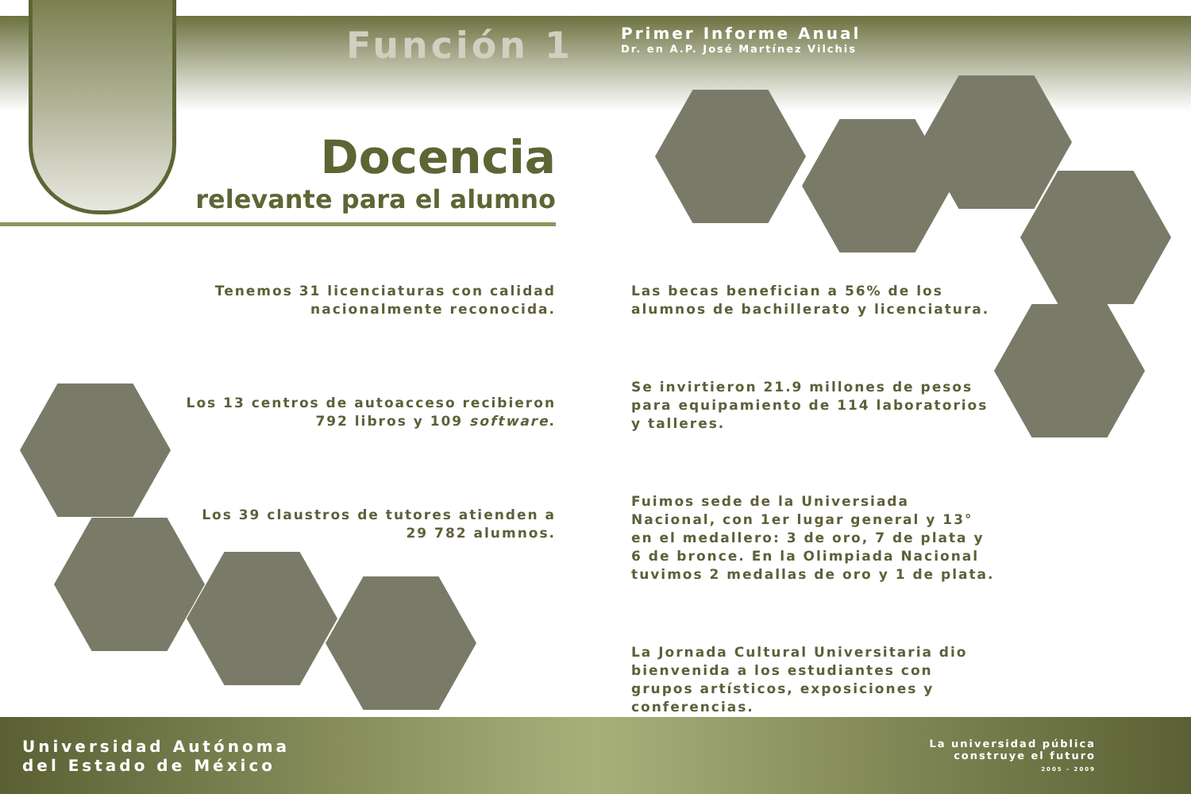Función 1
Primer Informe Anual
Dr. en A.P. José Martínez Vilchis
Docencia
relevante para el alumno
Tenemos 31 licenciaturas con calidad
nacionalmente reconocida.
Los 13 centros de autoacceso recibieron
792 libros y 109 software.
Los 39 claustros de tutores atienden a
29 782 alumnos.
Las becas benefician a 56% de los alumnos de bachillerato y licenciatura.
Se invirtieron 21.9 millones de pesos para equipamiento de 114 laboratorios y talleres.
Fuimos sede de la Universiada Nacional, con 1er lugar general y 13° en el medallero: 3 de oro, 7 de plata y 6 de bronce. En la Olimpiada Nacional tuvimos 2 medallas de oro y 1 de plata.
La Jornada Cultural Universitaria dio bienvenida a los estudiantes con grupos artísticos, exposiciones y conferencias.
Universidad Autónoma
del Estado de México
La universidad pública
construye el futuro
2005 - 2009